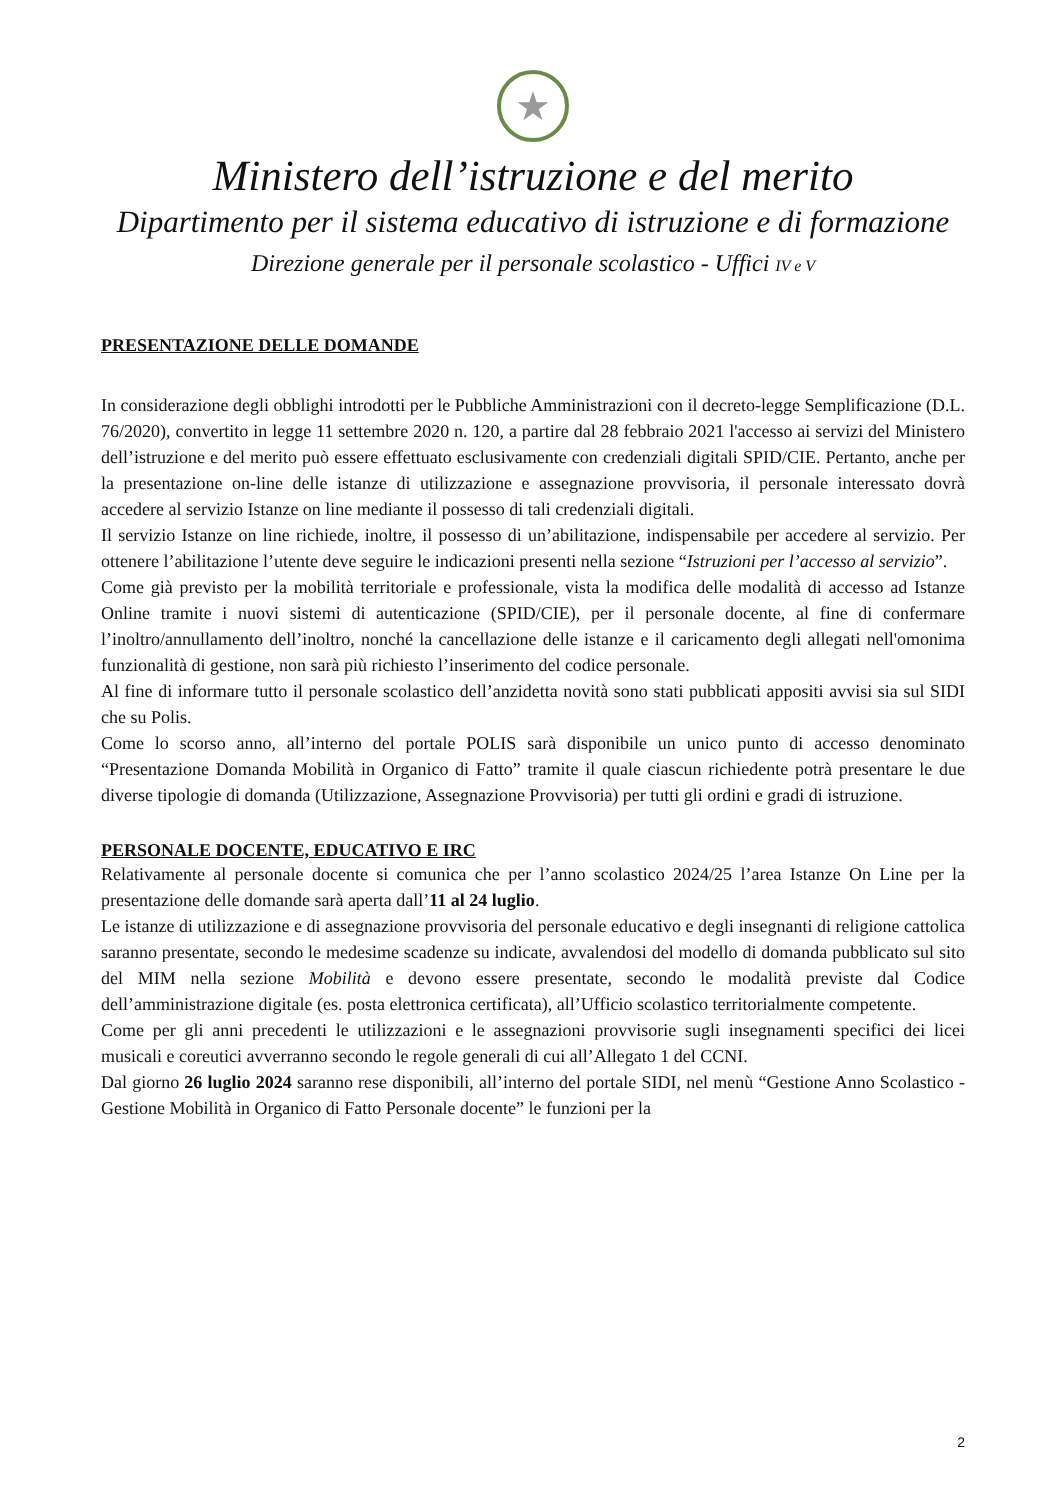★
Ministero dell’istruzione e del merito
Dipartimento per il sistema educativo di istruzione e di formazione
Direzione generale per il personale scolastico - Uffici IV e V
PRESENTAZIONE DELLE DOMANDE
In considerazione degli obblighi introdotti per le Pubbliche Amministrazioni con il decreto-legge Semplificazione (D.L. 76/2020), convertito in legge 11 settembre 2020 n. 120, a partire dal 28 febbraio 2021 l'accesso ai servizi del Ministero dell’istruzione e del merito può essere effettuato esclusivamente con credenziali digitali SPID/CIE. Pertanto, anche per la presentazione on-line delle istanze di utilizzazione e assegnazione provvisoria, il personale interessato dovrà accedere al servizio Istanze on line mediante il possesso di tali credenziali digitali.
Il servizio Istanze on line richiede, inoltre, il possesso di un’abilitazione, indispensabile per accedere al servizio. Per ottenere l’abilitazione l’utente deve seguire le indicazioni presenti nella sezione “Istruzioni per l’accesso al servizio”.
Come già previsto per la mobilità territoriale e professionale, vista la modifica delle modalità di accesso ad Istanze Online tramite i nuovi sistemi di autenticazione (SPID/CIE), per il personale docente, al fine di confermare l’inoltro/annullamento dell’inoltro, nonché la cancellazione delle istanze e il caricamento degli allegati nell'omonima funzionalità di gestione, non sarà più richiesto l’inserimento del codice personale.
Al fine di informare tutto il personale scolastico dell’anzidetta novità sono stati pubblicati appositi avvisi sia sul SIDI che su Polis.
Come lo scorso anno, all’interno del portale POLIS sarà disponibile un unico punto di accesso denominato “Presentazione Domanda Mobilità in Organico di Fatto” tramite il quale ciascun richiedente potrà presentare le due diverse tipologie di domanda (Utilizzazione, Assegnazione Provvisoria) per tutti gli ordini e gradi di istruzione.
PERSONALE DOCENTE, EDUCATIVO E IRC
Relativamente al personale docente si comunica che per l’anno scolastico 2024/25 l’area Istanze On Line per la presentazione delle domande sarà aperta dall’11 al 24 luglio.
Le istanze di utilizzazione e di assegnazione provvisoria del personale educativo e degli insegnanti di religione cattolica saranno presentate, secondo le medesime scadenze su indicate, avvalendosi del modello di domanda pubblicato sul sito del MIM nella sezione Mobilità e devono essere presentate, secondo le modalità previste dal Codice dell’amministrazione digitale (es. posta elettronica certificata), all’Ufficio scolastico territorialmente competente.
Come per gli anni precedenti le utilizzazioni e le assegnazioni provvisorie sugli insegnamenti specifici dei licei musicali e coreutici avverranno secondo le regole generali di cui all’Allegato 1 del CCNI.
Dal giorno 26 luglio 2024 saranno rese disponibili, all’interno del portale SIDI, nel menù “Gestione Anno Scolastico - Gestione Mobilità in Organico di Fatto Personale docente” le funzioni per la
2